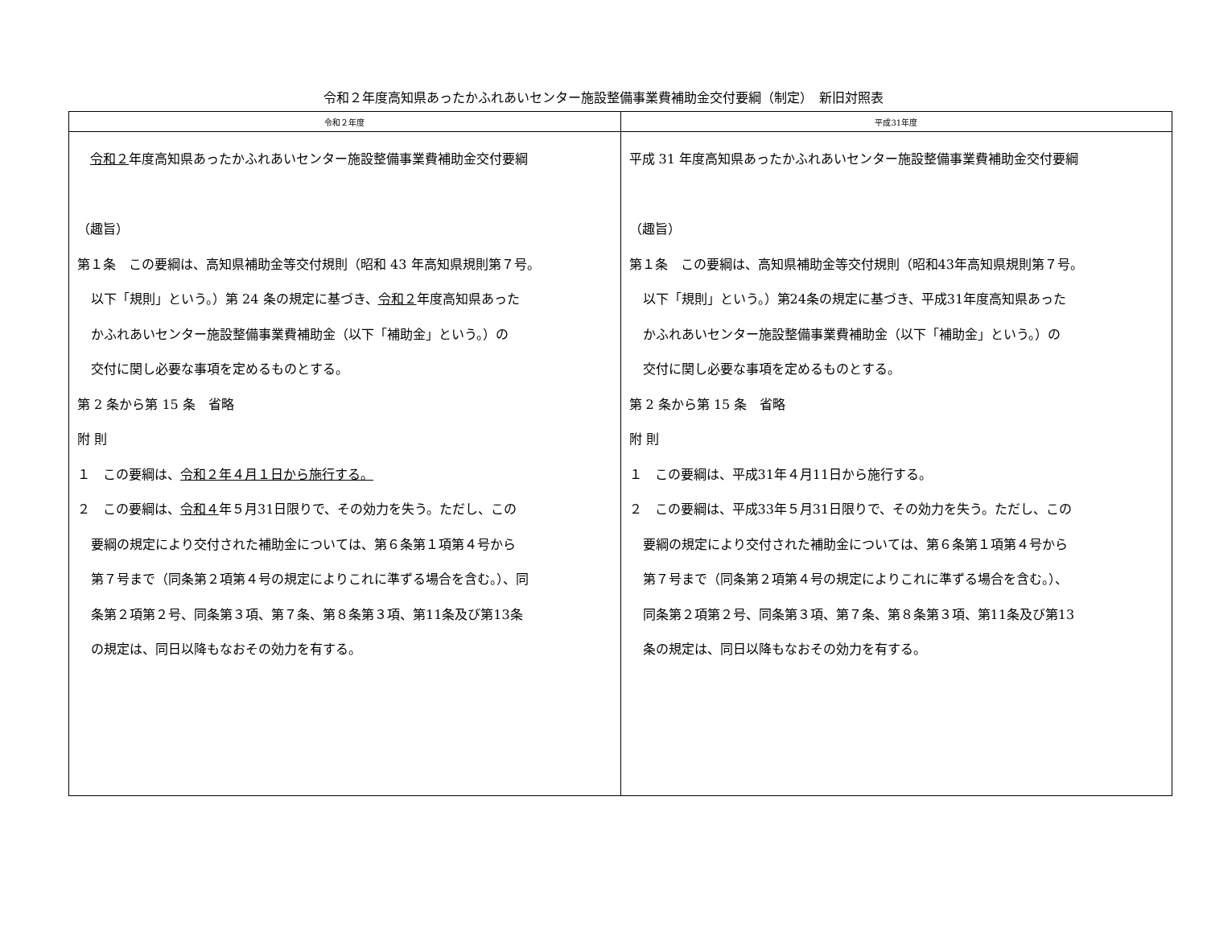令和２年度高知県あったかふれあいセンター施設整備事業費補助金交付要綱（制定）　新旧対照表
| 令和２年度 | 平成31年度 |
| --- | --- |
| 令和２ 年度高知県あったかふれあいセンター施設整備事業費補助金交付要綱 （趣旨） 第１条 この要綱は、高知県補助金等交付規則（昭和 43 年高知県規則第７号。 以下「規則」という。）第 24 条の規定に基づき、 令和２ 年度高知県あった かふれあいセンター施設整備事業費補助金（以下「補助金」という。）の 交付に関し必要な事項を定めるものとする。 第 2 条から第 15 条 省略 附 則 １ この要綱は、 令和２年４月１日から施行する。 ２ この要綱は、 令和４ 年５月31日限りで、その効力を失う。ただし、この 要綱の規定により交付された補助金については、第６条第１項第４号から 第７号まで（同条第２項第４号の規定によりこれに準ずる場合を含む。）、同 条第２項第２号、同条第３項、第７条、第８条第３項、第11条及び第13条 の規定は、同日以降もなおその効力を有する。 | 平成 31 年度高知県あったかふれあいセンター施設整備事業費補助金交付要綱 （趣旨） 第１条 この要綱は、高知県補助金等交付規則（昭和43年高知県規則第７号。 以下「規則」という。）第24条の規定に基づき、平成31年度高知県あった かふれあいセンター施設整備事業費補助金（以下「補助金」という。）の 交付に関し必要な事項を定めるものとする。 第 2 条から第 15 条 省略 附 則 １ この要綱は、平成31年４月11日から施行する。 ２ この要綱は、平成33年５月31日限りで、その効力を失う。ただし、この 要綱の規定により交付された補助金については、第６条第１項第４号から 第７号まで（同条第２項第４号の規定によりこれに準ずる場合を含む。）、 同条第２項第２号、同条第３項、第７条、第８条第３項、第11条及び第13 条の規定は、同日以降もなおその効力を有する。 |